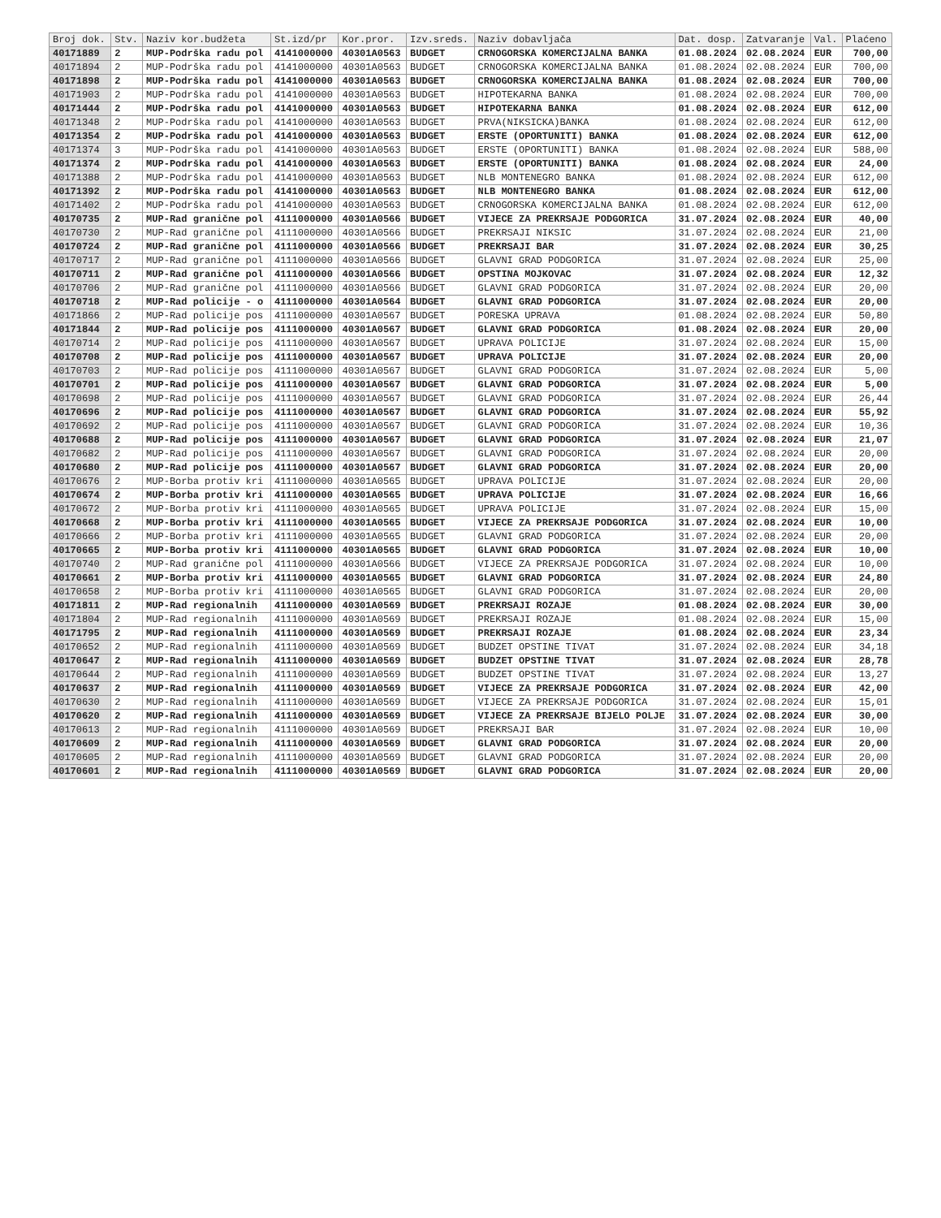| Broj dok. | Stv. | Naziv kor.budžeta | St.izd/pr | Kor.pror. | Izv.sreds. | Naziv dobavljača | Dat. dosp. | Zatvaranje | Val. | Plaćeno |
| --- | --- | --- | --- | --- | --- | --- | --- | --- | --- | --- |
| 40171889 | 2 | MUP-Podrška radu pol | 4141000000 | 40301A0563 | BUDGET | CRNOGORSKA KOMERCIJALNA BANKA | 01.08.2024 | 02.08.2024 | EUR | 700,00 |
| 40171894 | 2 | MUP-Podrška radu pol | 4141000000 | 40301A0563 | BUDGET | CRNOGORSKA KOMERCIJALNA BANKA | 01.08.2024 | 02.08.2024 | EUR | 700,00 |
| 40171898 | 2 | MUP-Podrška radu pol | 4141000000 | 40301A0563 | BUDGET | CRNOGORSKA KOMERCIJALNA BANKA | 01.08.2024 | 02.08.2024 | EUR | 700,00 |
| 40171903 | 2 | MUP-Podrška radu pol | 4141000000 | 40301A0563 | BUDGET | HIPOTEKARNA BANKA | 01.08.2024 | 02.08.2024 | EUR | 700,00 |
| 40171444 | 2 | MUP-Podrška radu pol | 4141000000 | 40301A0563 | BUDGET | HIPOTEKARNA BANKA | 01.08.2024 | 02.08.2024 | EUR | 612,00 |
| 40171348 | 2 | MUP-Podrška radu pol | 4141000000 | 40301A0563 | BUDGET | PRVA(NIKSICKA)BANKA | 01.08.2024 | 02.08.2024 | EUR | 612,00 |
| 40171354 | 2 | MUP-Podrška radu pol | 4141000000 | 40301A0563 | BUDGET | ERSTE (OPORTUNITI) BANKA | 01.08.2024 | 02.08.2024 | EUR | 612,00 |
| 40171374 | 3 | MUP-Podrška radu pol | 4141000000 | 40301A0563 | BUDGET | ERSTE (OPORTUNITI) BANKA | 01.08.2024 | 02.08.2024 | EUR | 588,00 |
| 40171374 | 2 | MUP-Podrška radu pol | 4141000000 | 40301A0563 | BUDGET | ERSTE (OPORTUNITI) BANKA | 01.08.2024 | 02.08.2024 | EUR | 24,00 |
| 40171388 | 2 | MUP-Podrška radu pol | 4141000000 | 40301A0563 | BUDGET | NLB MONTENEGRO BANKA | 01.08.2024 | 02.08.2024 | EUR | 612,00 |
| 40171392 | 2 | MUP-Podrška radu pol | 4141000000 | 40301A0563 | BUDGET | NLB MONTENEGRO BANKA | 01.08.2024 | 02.08.2024 | EUR | 612,00 |
| 40171402 | 2 | MUP-Podrška radu pol | 4141000000 | 40301A0563 | BUDGET | CRNOGORSKA KOMERCIJALNA BANKA | 01.08.2024 | 02.08.2024 | EUR | 612,00 |
| 40170735 | 2 | MUP-Rad granične pol | 4111000000 | 40301A0566 | BUDGET | VIJECE ZA PREKRSAJE PODGORICA | 31.07.2024 | 02.08.2024 | EUR | 40,00 |
| 40170730 | 2 | MUP-Rad granične pol | 4111000000 | 40301A0566 | BUDGET | PREKRSAJI NIKSIC | 31.07.2024 | 02.08.2024 | EUR | 21,00 |
| 40170724 | 2 | MUP-Rad granične pol | 4111000000 | 40301A0566 | BUDGET | PREKRSAJI BAR | 31.07.2024 | 02.08.2024 | EUR | 30,25 |
| 40170717 | 2 | MUP-Rad granične pol | 4111000000 | 40301A0566 | BUDGET | GLAVNI GRAD PODGORICA | 31.07.2024 | 02.08.2024 | EUR | 25,00 |
| 40170711 | 2 | MUP-Rad granične pol | 4111000000 | 40301A0566 | BUDGET | OPSTINA MOJKOVAC | 31.07.2024 | 02.08.2024 | EUR | 12,32 |
| 40170706 | 2 | MUP-Rad granične pol | 4111000000 | 40301A0566 | BUDGET | GLAVNI GRAD PODGORICA | 31.07.2024 | 02.08.2024 | EUR | 20,00 |
| 40170718 | 2 | MUP-Rad policije - o | 4111000000 | 40301A0564 | BUDGET | GLAVNI GRAD PODGORICA | 31.07.2024 | 02.08.2024 | EUR | 20,00 |
| 40171866 | 2 | MUP-Rad policije pos | 4111000000 | 40301A0567 | BUDGET | PORESKA UPRAVA | 01.08.2024 | 02.08.2024 | EUR | 50,80 |
| 40171844 | 2 | MUP-Rad policije pos | 4111000000 | 40301A0567 | BUDGET | GLAVNI GRAD PODGORICA | 01.08.2024 | 02.08.2024 | EUR | 20,00 |
| 40170714 | 2 | MUP-Rad policije pos | 4111000000 | 40301A0567 | BUDGET | UPRAVA POLICIJE | 31.07.2024 | 02.08.2024 | EUR | 15,00 |
| 40170708 | 2 | MUP-Rad policije pos | 4111000000 | 40301A0567 | BUDGET | UPRAVA POLICIJE | 31.07.2024 | 02.08.2024 | EUR | 20,00 |
| 40170703 | 2 | MUP-Rad policije pos | 4111000000 | 40301A0567 | BUDGET | GLAVNI GRAD PODGORICA | 31.07.2024 | 02.08.2024 | EUR | 5,00 |
| 40170701 | 2 | MUP-Rad policije pos | 4111000000 | 40301A0567 | BUDGET | GLAVNI GRAD PODGORICA | 31.07.2024 | 02.08.2024 | EUR | 5,00 |
| 40170698 | 2 | MUP-Rad policije pos | 4111000000 | 40301A0567 | BUDGET | GLAVNI GRAD PODGORICA | 31.07.2024 | 02.08.2024 | EUR | 26,44 |
| 40170696 | 2 | MUP-Rad policije pos | 4111000000 | 40301A0567 | BUDGET | GLAVNI GRAD PODGORICA | 31.07.2024 | 02.08.2024 | EUR | 55,92 |
| 40170692 | 2 | MUP-Rad policije pos | 4111000000 | 40301A0567 | BUDGET | GLAVNI GRAD PODGORICA | 31.07.2024 | 02.08.2024 | EUR | 10,36 |
| 40170688 | 2 | MUP-Rad policije pos | 4111000000 | 40301A0567 | BUDGET | GLAVNI GRAD PODGORICA | 31.07.2024 | 02.08.2024 | EUR | 21,07 |
| 40170682 | 2 | MUP-Rad policije pos | 4111000000 | 40301A0567 | BUDGET | GLAVNI GRAD PODGORICA | 31.07.2024 | 02.08.2024 | EUR | 20,00 |
| 40170680 | 2 | MUP-Rad policije pos | 4111000000 | 40301A0567 | BUDGET | GLAVNI GRAD PODGORICA | 31.07.2024 | 02.08.2024 | EUR | 20,00 |
| 40170676 | 2 | MUP-Borba protiv kri | 4111000000 | 40301A0565 | BUDGET | UPRAVA POLICIJE | 31.07.2024 | 02.08.2024 | EUR | 20,00 |
| 40170674 | 2 | MUP-Borba protiv kri | 4111000000 | 40301A0565 | BUDGET | UPRAVA POLICIJE | 31.07.2024 | 02.08.2024 | EUR | 16,66 |
| 40170672 | 2 | MUP-Borba protiv kri | 4111000000 | 40301A0565 | BUDGET | UPRAVA POLICIJE | 31.07.2024 | 02.08.2024 | EUR | 15,00 |
| 40170668 | 2 | MUP-Borba protiv kri | 4111000000 | 40301A0565 | BUDGET | VIJECE ZA PREKRSAJE PODGORICA | 31.07.2024 | 02.08.2024 | EUR | 10,00 |
| 40170666 | 2 | MUP-Borba protiv kri | 4111000000 | 40301A0565 | BUDGET | GLAVNI GRAD PODGORICA | 31.07.2024 | 02.08.2024 | EUR | 20,00 |
| 40170665 | 2 | MUP-Borba protiv kri | 4111000000 | 40301A0565 | BUDGET | GLAVNI GRAD PODGORICA | 31.07.2024 | 02.08.2024 | EUR | 10,00 |
| 40170740 | 2 | MUP-Rad granične pol | 4111000000 | 40301A0566 | BUDGET | VIJECE ZA PREKRSAJE PODGORICA | 31.07.2024 | 02.08.2024 | EUR | 10,00 |
| 40170661 | 2 | MUP-Borba protiv kri | 4111000000 | 40301A0565 | BUDGET | GLAVNI GRAD PODGORICA | 31.07.2024 | 02.08.2024 | EUR | 24,80 |
| 40170658 | 2 | MUP-Borba protiv kri | 4111000000 | 40301A0565 | BUDGET | GLAVNI GRAD PODGORICA | 31.07.2024 | 02.08.2024 | EUR | 20,00 |
| 40171811 | 2 | MUP-Rad regionalnih | 4111000000 | 40301A0569 | BUDGET | PREKRSAJI ROZAJE | 01.08.2024 | 02.08.2024 | EUR | 30,00 |
| 40171804 | 2 | MUP-Rad regionalnih | 4111000000 | 40301A0569 | BUDGET | PREKRSAJI ROZAJE | 01.08.2024 | 02.08.2024 | EUR | 15,00 |
| 40171795 | 2 | MUP-Rad regionalnih | 4111000000 | 40301A0569 | BUDGET | PREKRSAJI ROZAJE | 01.08.2024 | 02.08.2024 | EUR | 23,34 |
| 40170652 | 2 | MUP-Rad regionalnih | 4111000000 | 40301A0569 | BUDGET | BUDZET OPSTINE TIVAT | 31.07.2024 | 02.08.2024 | EUR | 34,18 |
| 40170647 | 2 | MUP-Rad regionalnih | 4111000000 | 40301A0569 | BUDGET | BUDZET OPSTINE TIVAT | 31.07.2024 | 02.08.2024 | EUR | 28,78 |
| 40170644 | 2 | MUP-Rad regionalnih | 4111000000 | 40301A0569 | BUDGET | BUDZET OPSTINE TIVAT | 31.07.2024 | 02.08.2024 | EUR | 13,27 |
| 40170637 | 2 | MUP-Rad regionalnih | 4111000000 | 40301A0569 | BUDGET | VIJECE ZA PREKRSAJE PODGORICA | 31.07.2024 | 02.08.2024 | EUR | 42,00 |
| 40170630 | 2 | MUP-Rad regionalnih | 4111000000 | 40301A0569 | BUDGET | VIJECE ZA PREKRSAJE PODGORICA | 31.07.2024 | 02.08.2024 | EUR | 15,01 |
| 40170620 | 2 | MUP-Rad regionalnih | 4111000000 | 40301A0569 | BUDGET | VIJECE ZA PREKRSAJE BIJELO POLJE | 31.07.2024 | 02.08.2024 | EUR | 30,00 |
| 40170613 | 2 | MUP-Rad regionalnih | 4111000000 | 40301A0569 | BUDGET | PREKRSAJI BAR | 31.07.2024 | 02.08.2024 | EUR | 10,00 |
| 40170609 | 2 | MUP-Rad regionalnih | 4111000000 | 40301A0569 | BUDGET | GLAVNI GRAD PODGORICA | 31.07.2024 | 02.08.2024 | EUR | 20,00 |
| 40170605 | 2 | MUP-Rad regionalnih | 4111000000 | 40301A0569 | BUDGET | GLAVNI GRAD PODGORICA | 31.07.2024 | 02.08.2024 | EUR | 20,00 |
| 40170601 | 2 | MUP-Rad regionalnih | 4111000000 | 40301A0569 | BUDGET | GLAVNI GRAD PODGORICA | 31.07.2024 | 02.08.2024 | EUR | 20,00 |